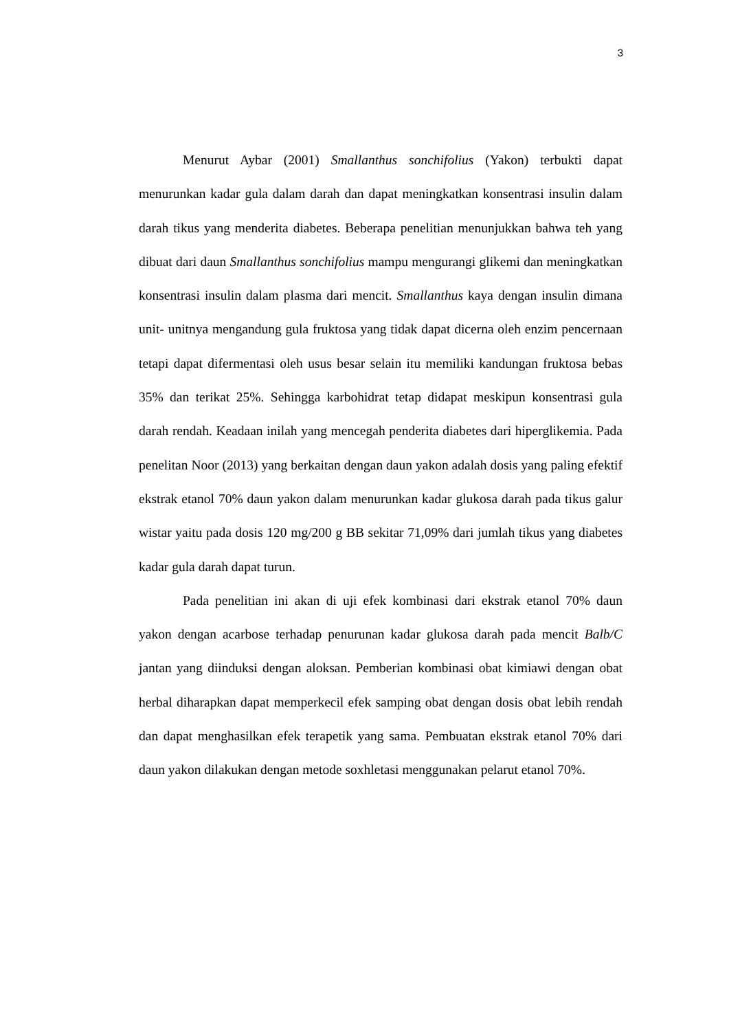3
Menurut Aybar (2001) Smallanthus sonchifolius (Yakon) terbukti dapat menurunkan kadar gula dalam darah dan dapat meningkatkan konsentrasi insulin dalam darah tikus yang menderita diabetes. Beberapa penelitian menunjukkan bahwa teh yang dibuat dari daun Smallanthus sonchifolius mampu mengurangi glikemi dan meningkatkan konsentrasi insulin dalam plasma dari mencit. Smallanthus kaya dengan insulin dimana unit- unitnya mengandung gula fruktosa yang tidak dapat dicerna oleh enzim pencernaan tetapi dapat difermentasi oleh usus besar selain itu memiliki kandungan fruktosa bebas 35% dan terikat 25%. Sehingga karbohidrat tetap didapat meskipun konsentrasi gula darah rendah. Keadaan inilah yang mencegah penderita diabetes dari hiperglikemia. Pada penelitan Noor (2013) yang berkaitan dengan daun yakon adalah dosis yang paling efektif ekstrak etanol 70% daun yakon dalam menurunkan kadar glukosa darah pada tikus galur wistar yaitu pada dosis 120 mg/200 g BB sekitar 71,09% dari jumlah tikus yang diabetes kadar gula darah dapat turun.
Pada penelitian ini akan di uji efek kombinasi dari ekstrak etanol 70% daun yakon dengan acarbose terhadap penurunan kadar glukosa darah pada mencit Balb/C jantan yang diinduksi dengan aloksan. Pemberian kombinasi obat kimiawi dengan obat herbal diharapkan dapat memperkecil efek samping obat dengan dosis obat lebih rendah dan dapat menghasilkan efek terapetik yang sama. Pembuatan ekstrak etanol 70% dari daun yakon dilakukan dengan metode soxhletasi menggunakan pelarut etanol 70%.